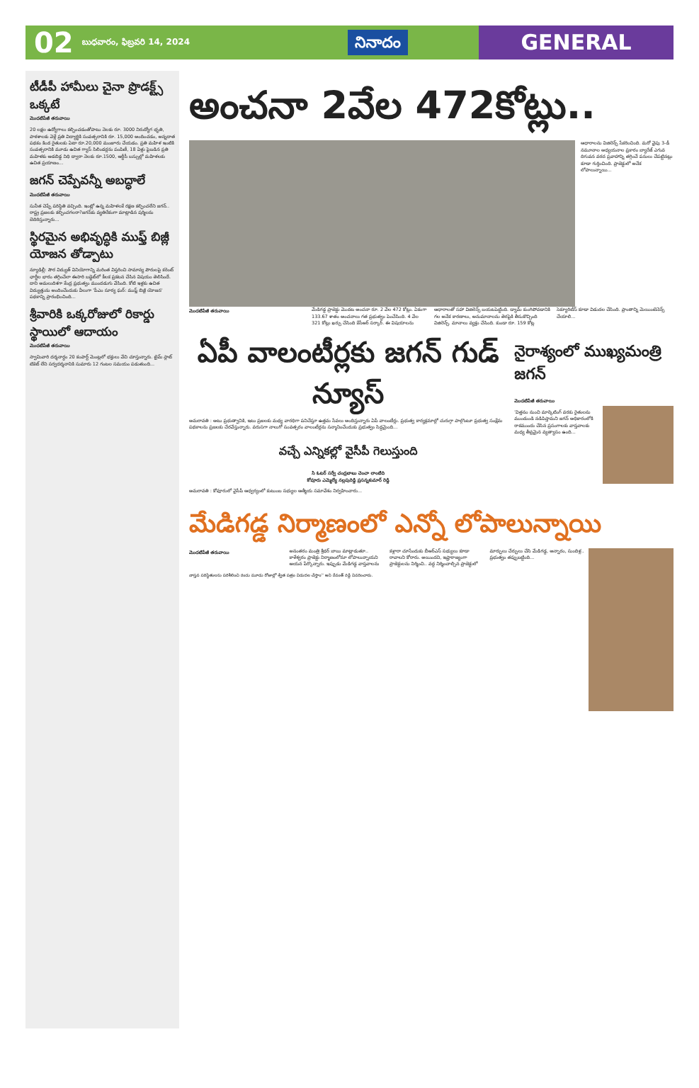02 బుధవారం, ఫిబ్రవరి 14, 2024 నినాదం
GENERAL
టీడీపీ హామీలు చైనా ప్రొడక్ట్స్ ఒక్కటే
మొదటిపేజీ తరువాయి
20 లక్షల ఉద్యోగాలు కల్పించడంతోపాటు నెలకు రూ. 3000 నిరుద్యోగ భృతి, పాఠశాలకు వెళ్లే ప్రతి విద్యార్థికి సంవత్సరానికి రూ. 15,000 అందించడం, అన్నదాత పథకం కింద రైతులకు ఏటా రూ.20,000 మంజూరు చేయడం. ప్రతి మహిళ ఇంటికి సంవత్సరానికి మూడు ఉచిత గ్యాస్ సిలిండర్లను పంపిణీ, 18 ఏళ్లు పైబడిన ప్రతి మహిళకు ఆడబిడ్డ నిధి ద్వారా నెలకు రూ.1500, ఆర్టీసీ బస్సుల్లో మహిళలకు ఉచిత ప్రయాణం...
జగన్ చెప్పేవన్నీ అబద్ధాలే
మొదటిపేజీ తరువాయి
సునీత చెప్పే పరిస్థితి వచ్చింది. ఇంట్లో ఉన్న మహిళలకే రక్షణ కల్పించలేని జగన్.. రాష్ట్ర ప్రజలకు కల్పించగలరా?జగన్‌కు వ్యతిరేకంగా మాట్లాడిన షర్మిలను బెదిరిస్తున్నారు...
స్థిరమైన అభివృద్ధికి ముఫ్త్ బిజ్లీ యోజన తోడ్పాటు
న్యూఢిల్లీ: సౌర విద్యుత్ వినియోగాన్ని మరింత విస్తరించి సామాన్య పౌరులపై కరెంట్ ఛార్జీల భారం తగ్గించేలా ఈసారి బడ్జెట్‌లో కీలక ప్రకటన చేసిన విషయం తెలిసిందే. దాని అమలుదిశగా కేంద్ర ప్రభుత్వం ముందడుగు వేసింది. కోటి ఇళ్లకు ఉచిత విద్యుత్తును అందించేందుకు వీలుగా 'పీఎం సూర్య ఘర్: ముఫ్త్ బిజ్లీ యోజన' పథకాన్ని ప్రారంభించింది...
శ్రీవారికి ఒక్కరోజులో రికార్డు స్థాయిలో ఆదాయం
మొదటిపేజీ తరువాయి
స్వామివారి దర్శనార్థం 20 కంపార్ట్ మెంట్లలో భక్తులు వేచి చూస్తున్నారు. టైమ్ స్లాట్ టికెట్ లేని సర్వదర్శనానికి సుమారు 12 గంటల సమయం పడుతుంది...
అంచనా 2వేల 472కోట్లు..
ఆధారాలను విజిలెన్స్ సేకరించింది. మరో వైపు 3-డీ నమూనాల అధ్యయనాల ప్రకారం బ్యారేజ్ ఎగువ దిగువన వరద ప్రవాహాన్ని తగ్గించే పనులు చేపట్టినట్లు కూడా గుర్తించింది. ప్రాజెక్టులో అనేక లోపాలున్నాయి...
మొదటిపేజీ తరువాయి
మేడిగడ్డ ప్రాజెక్టు మొదట అంచనా రూ. 2 వేల 472 కోట్లు. ఏకంగా 133.67 శాతం అంచనాలు గత ప్రభుత్వం పెంచేసింది. 4 వేల 321 కోట్లు ఖర్చు చేసింది కేసీఆర్ సర్కార్. ఈ విషయాలను ఆధారాలతో సహా విజిలెన్స్ బయటపెట్టింది. డ్యామ్ కుంగిపోవడానికి గల అనేక కారణాలు, అనుమానాలను తెరపైకి తీసుకొచ్చింది విజిలెన్స్. మానాలు వ్యక్తం చేసింది. కుండా రూ. 159 కోట్ల సెక్యూరిటీస్ కూడా విడుదల చేసింది. ప్రాంతాన్ని మెయింటెనెన్స్ చేయాలి...
ఏపీ వాలంటీర్లకు జగన్ గుడ్ న్యూస్
అమరావతి : అటు ప్రభుత్వానికి, ఇటు ప్రజలకు మధ్య వారధిగా పనిచేస్తూ ఉత్తమ సేవలు అందిస్తున్నారు ఏపీ వాలంటీర్లు. ప్రభుత్వ కార్యక్రమాల్లో చురుగ్గా పాల్గొంటూ ప్రభుత్వ సంక్షేమ పథకాలను ప్రజలకు చేరవేస్తున్నారు. వరుసగా నాలుగో సంవత్సరం వాలంటీర్లను సన్మానించేందుకు ప్రభుత్వం సిద్ధమైంది...
వచ్చే ఎన్నికల్లో వైసీపీ గెలుస్తుంది
సి ఓటర్ సర్వే చంద్రబాబు చెంచా లాంటిది
కోవూరు ఎమ్మెల్యే నల్లపురెడ్డి ప్రసన్నకుమార్ రెడ్డి
అమరావతి : కోవూరులో వైసీపీ ఆధ్వర్యంలో కుటుంబ సభ్యుల ఆత్మీయ సమావేశం నిర్వహించారు...
నైరాశ్యంలో ముఖ్యమంత్రి జగన్
మొదటిపేజీ తరువాయి
'విత్తనం నుంచి మార్కెటింగ్ వరకు రైతులను ముందుండి నడిపిస్తామని జగన్ అధికారంలోకి రాకముందు చేసిన ప్రసంగాలకు వాస్తవాలకు మధ్య తీవ్రమైన వ్యత్యాసం ఉంది...
మేడిగడ్డ నిర్మాణంలో ఎన్నో లోపాలున్నాయి
మొదటిపేజీ తరువాయి
అనంతరం మంత్రి శ్రీధర్ బాబు మాట్లాడుతూ.. కాళేశ్వరం ప్రాజెక్టు నిర్మాణంలోనూ లోపాలున్నాయని ఆయన పేర్కొన్నారు. ఇప్పుడు మేడిగడ్డ వాస్తవాలను కళ్లారా చూసేందుకు బీఆర్ఎస్ సభ్యులు కూడా రావాలని కోరారు. అయిందని, ఇష్టారాజ్యంగా ప్రాజెక్టులను నిర్మించి.. వద్ద నిర్మించాల్సిన ప్రాజెక్టులో మార్పులు చేర్పులు చేసి మేడిగడ్డ, అన్నారం, సుందిళ్ల.. ప్రభుత్వం తప్పుబట్టింది...
వాస్తవ పరిస్థితులను పరిశీలించి రెండు మూడు రోజుల్లో శ్వేత పత్రం విడుదల చేస్తాం'' అని రేవంత్ రెడ్డి వివరించారు.